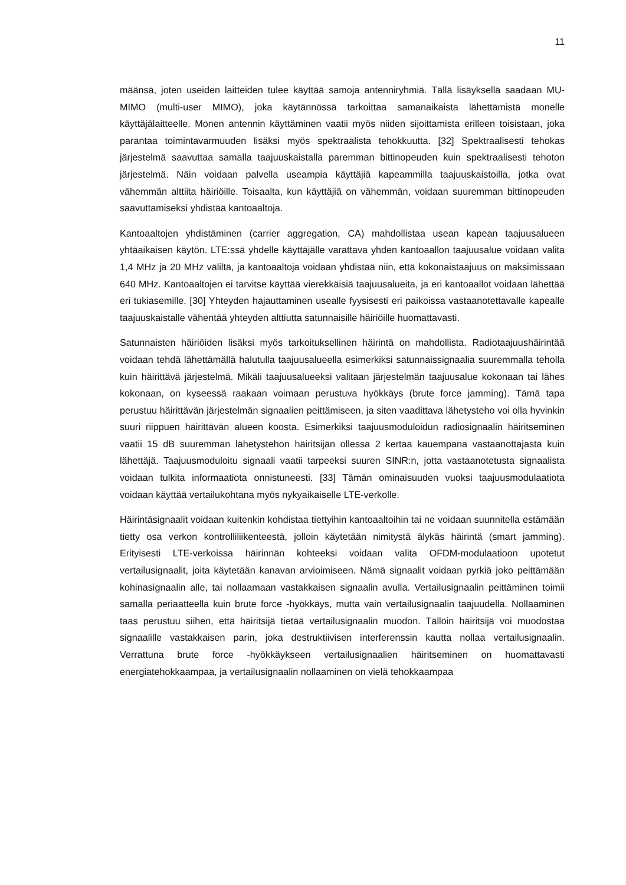11
määnsä, joten useiden laitteiden tulee käyttää samoja antenniryhmiä. Tällä lisäyksellä saadaan MU-MIMO (multi-user MIMO), joka käytännössä tarkoittaa samanaikaista lähettämistä monelle käyttäjälaitteelle. Monen antennin käyttäminen vaatii myös niiden sijoittamista erilleen toisistaan, joka parantaa toimintavarmuuden lisäksi myös spektraalista tehokkuutta. [32] Spektraalisesti tehokas järjestelmä saavuttaa samalla taajuuskaistalla paremman bittinopeuden kuin spektraalisesti tehoton järjestelmä. Näin voidaan palvella useampia käyttäjiä kapeammilla taajuuskaistoilla, jotka ovat vähemmän alttiita häiriöille. Toisaalta, kun käyttäjiä on vähemmän, voidaan suuremman bittinopeuden saavuttamiseksi yhdistää kantoaaltoja.
Kantoaaltojen yhdistäminen (carrier aggregation, CA) mahdollistaa usean kapean taajuusalueen yhtäaikaisen käytön. LTE:ssä yhdelle käyttäjälle varattava yhden kantoaallon taajuusalue voidaan valita 1,4 MHz ja 20 MHz väliltä, ja kantoaaltoja voidaan yhdistää niin, että kokonaistaajuus on maksimissaan 640 MHz. Kantoaaltojen ei tarvitse käyttää vierekkäisiä taajuusalueita, ja eri kantoaallot voidaan lähettää eri tukiasemille. [30] Yhteyden hajauttaminen usealle fyysisesti eri paikoissa vastaanotettavalle kapealle taajuuskaistalle vähentää yhteyden alttiutta satunnaisille häiriöille huomattavasti.
Satunnaisten häiriöiden lisäksi myös tarkoituksellinen häirintä on mahdollista. Radiotaajuushäirintää voidaan tehdä lähettämällä halutulla taajuusalueella esimerkiksi satunnaissignaalia suuremmalla teholla kuin häirittävä järjestelmä. Mikäli taajuusalueeksi valitaan järjestelmän taajuusalue kokonaan tai lähes kokonaan, on kyseessä raakaan voimaan perustuva hyökkäys (brute force jamming). Tämä tapa perustuu häirittävän järjestelmän signaalien peittämiseen, ja siten vaadittava lähetysteho voi olla hyvinkin suuri riippuen häirittävän alueen koosta. Esimerkiksi taajuusmoduloidun radiosignaalin häiritseminen vaatii 15 dB suuremman lähetystehon häiritsijän ollessa 2 kertaa kauempana vastaanottajasta kuin lähettäjä. Taajuusmoduloitu signaali vaatii tarpeeksi suuren SINR:n, jotta vastaanotetusta signaalista voidaan tulkita informaatiota onnistuneesti. [33] Tämän ominaisuuden vuoksi taajuusmodulaatiota voidaan käyttää vertailukohtana myös nykyaikaiselle LTE-verkolle.
Häirintäsignaalit voidaan kuitenkin kohdistaa tiettyihin kantoaaltoihin tai ne voidaan suunnitella estämään tietty osa verkon kontrolliliikenteestä, jolloin käytetään nimitystä älykäs häirintä (smart jamming). Erityisesti LTE-verkoissa häirinnän kohteeksi voidaan valita OFDM-modulaatioon upotetut vertailusignaalit, joita käytetään kanavan arvioimiseen. Nämä signaalit voidaan pyrkiä joko peittämään kohinasignaalin alle, tai nollaamaan vastakkaisen signaalin avulla. Vertailusignaalin peittäminen toimii samalla periaatteella kuin brute force -hyökkäys, mutta vain vertailusignaalin taajuudella. Nollaaminen taas perustuu siihen, että häiritsijä tietää vertailusignaalin muodon. Tällöin häiritsijä voi muodostaa signaalille vastakkaisen parin, joka destruktiivisen interferenssin kautta nollaa vertailusignaalin. Verrattuna brute force -hyökkäykseen vertailusignaalien häiritseminen on huomattavasti energiatehokkaampaa, ja vertailusignaalin nollaaminen on vielä tehokkaampaa